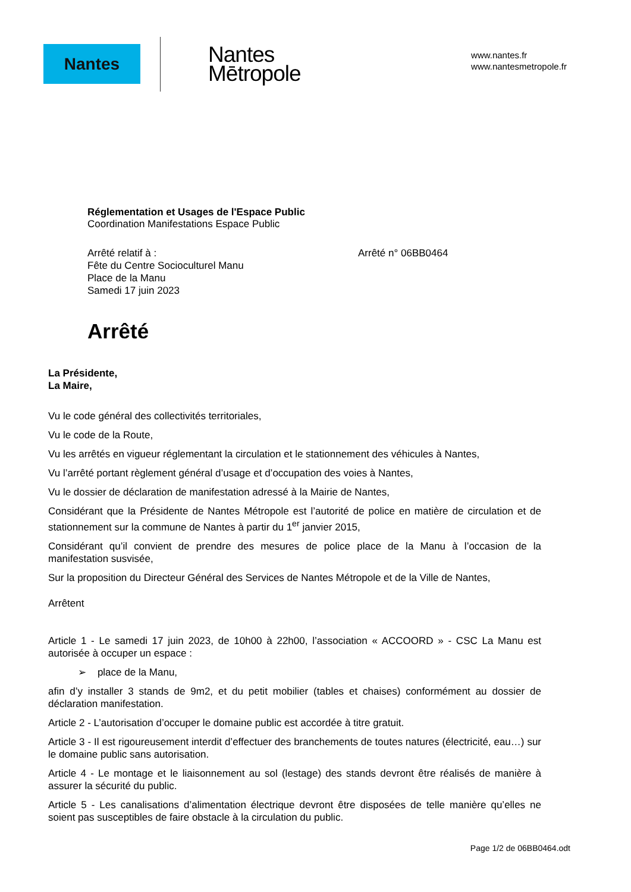Nantes
Nantes
Mētropole
www.nantes.fr
www.nantesmetropole.fr
Réglementation et Usages de l'Espace Public
Coordination Manifestations Espace Public
Arrêté relatif à :
Fête du Centre Socioculturel Manu
Place de la Manu
Samedi 17 juin 2023
Arrêté n° 06BB0464
Arrêté
La Présidente,
La Maire,
Vu le code général des collectivités territoriales,
Vu le code de la Route,
Vu les arrêtés en vigueur réglementant la circulation et le stationnement des véhicules à Nantes,
Vu l’arrêté portant règlement général d’usage et d’occupation des voies à Nantes,
Vu le dossier de déclaration de manifestation adressé à la Mairie de Nantes,
Considérant que la Présidente de Nantes Métropole est l’autorité de police en matière de circulation et de stationnement sur la commune de Nantes à partir du 1<sup>er</sup> janvier 2015,
Considérant qu’il convient de prendre des mesures de police place de la Manu à l’occasion de la manifestation susvisée,
Sur la proposition du Directeur Général des Services de Nantes Métropole et de la Ville de Nantes,
Arrêtent
Article 1 - Le samedi 17 juin 2023, de 10h00 à 22h00, l’association « ACCOORD » - CSC La Manu est autorisée à occuper un espace :
➢ place de la Manu,
afin d’y installer 3 stands de 9m2, et du petit mobilier (tables et chaises) conformément au dossier de déclaration manifestation.
Article 2 - L’autorisation d’occuper le domaine public est accordée à titre gratuit.
Article 3 - Il est rigoureusement interdit d’effectuer des branchements de toutes natures (électricité, eau…) sur le domaine public sans autorisation.
Article 4 - Le montage et le liaisonnement au sol (lestage) des stands devront être réalisés de manière à assurer la sécurité du public.
Article 5 - Les canalisations d’alimentation électrique devront être disposées de telle manière qu’elles ne soient pas susceptibles de faire obstacle à la circulation du public.
Page 1/2 de 06BB0464.odt